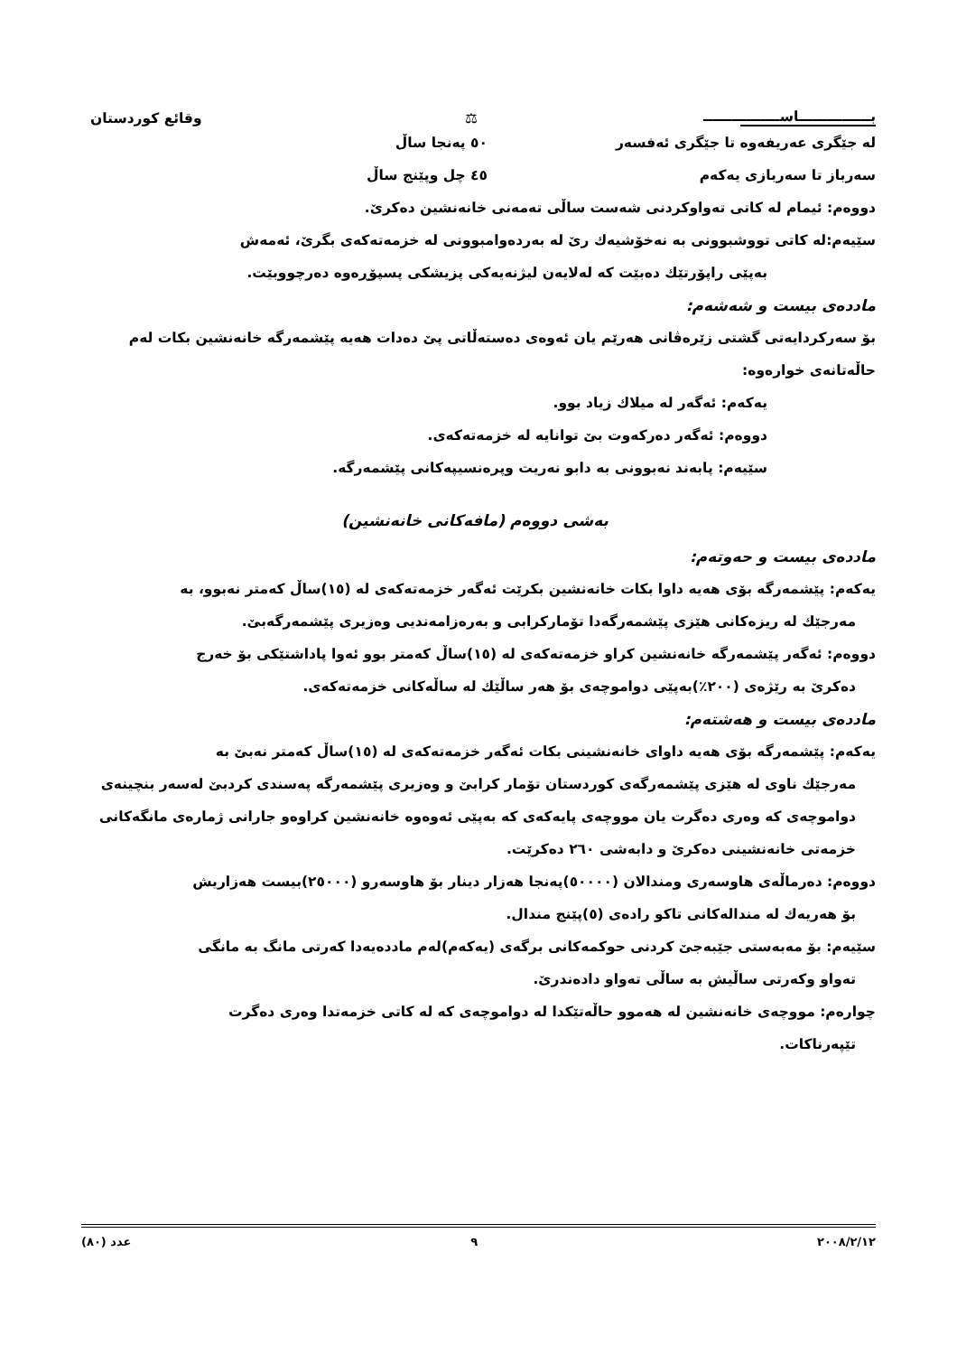بـــــــــــــــاســــــــــــــــ ⚖ وقائع كوردستان
له جێگری عەریفەوە تا جێگری ئەفسەر ٥٠ پەنجا ساڵ
سەرباز تا سەربازی یەکەم ٤٥ چل وپێنج ساڵ
دووەم: ئیمام لە کاتی تەواوکردنی شەست ساڵی تەمەنی خانەنشین دەکرێ.
سێیەم:لە کاتی تووشبوونی بە نەخۆشیەك رێ لە بەردەوامبوونی لە خزمەتەکەی بگرێ، ئەمەش
بەپێی راپۆرتێك دەبێت کە لەلایەن لیژنەیەکی پزیشکی پسپۆڕەوە دەرچووبێت.
ماددەی بیست و شەشەم:
بۆ سەرکردایەتی گشتی زێرەڤانی هەرێم یان ئەوەی دەستەڵاتی پێ دەدات هەیە پێشمەرگە خانەنشین بکات لەم حاڵەتانەی خوارەوە:
یەکەم: ئەگەر لە میلاك زیاد بوو.
دووەم: ئەگەر دەرکەوت بێ توانایە لە خزمەتەکەی.
سێیەم: پابەند نەبوونی بە دابو نەریت وپرەنسیپەکانی پێشمەرگە.
بەشی دووەم (مافەکانی خانەنشین)
ماددەی بیست و حەوتەم:
یەکەم: پێشمەرگە بۆی هەیە داوا بکات خانەنشین بکرێت ئەگەر خزمەتەکەی لە (١٥)ساڵ کەمتر نەبوو، بە
مەرجێك لە ریزەکانی هێزی پێشمەرگەدا تۆمارکرابی و بەرەزامەندیی وەزیری پێشمەرگەبێ.
دووەم: ئەگەر پێشمەرگە خانەنشین کراو خزمەتەکەی لە (١٥)ساڵ کەمتر بوو ئەوا پاداشتێکی بۆ خەرج
دەکرێ بە رێژەی (٢٠٠٪)بەپێی دواموچەی بۆ هەر ساڵێك لە ساڵەکانی خزمەتەکەی.
ماددەی بیست و هەشتەم:
یەکەم: پێشمەرگە بۆی هەیە داوای خانەنشینی بکات ئەگەر خزمەتەکەی لە (١٥)ساڵ کەمتر نەبێ بە
مەرجێك ناوی لە هێزی پێشمەرگەی کوردستان تۆمار کرابێ و وەزیری پێشمەرگە پەسندی کردبێ لەسەر بنچینەی دواموچەی کە وەری دەگرت یان مووچەی پایەکەی کە بەپێی ئەوەوە خانەنشین کراوەو جارانی ژمارەی مانگەکانی خزمەتی خانەنشینی دەکرێ و دابەشی ٢٦٠ دەکرێت.
دووەم: دەرماڵەی هاوسەری ومندالان (٥٠٠٠٠)پەنجا هەزار دینار بۆ هاوسەرو (٢٥٠٠٠)بیست هەزاریش
بۆ هەریەك لە مندالەکانی تاکو رادەی (٥)پێنج مندال.
سێیەم: بۆ مەبەستی جێبەجێ کردنی حوکمەکانی برگەی (یەکەم)لەم ماددەیەدا کەرتی مانگ بە مانگی
تەواو وکەرتی ساڵیش بە ساڵی تەواو دادەندرێ.
چوارەم: مووچەی خانەنشین لە هەموو حاڵەتێکدا لە دواموچەی کە لە کاتی خزمەتدا وەری دەگرت
تێپەرناکات.
٢٠٠٨/٢/١٢ ٩ عدد (٨٠)